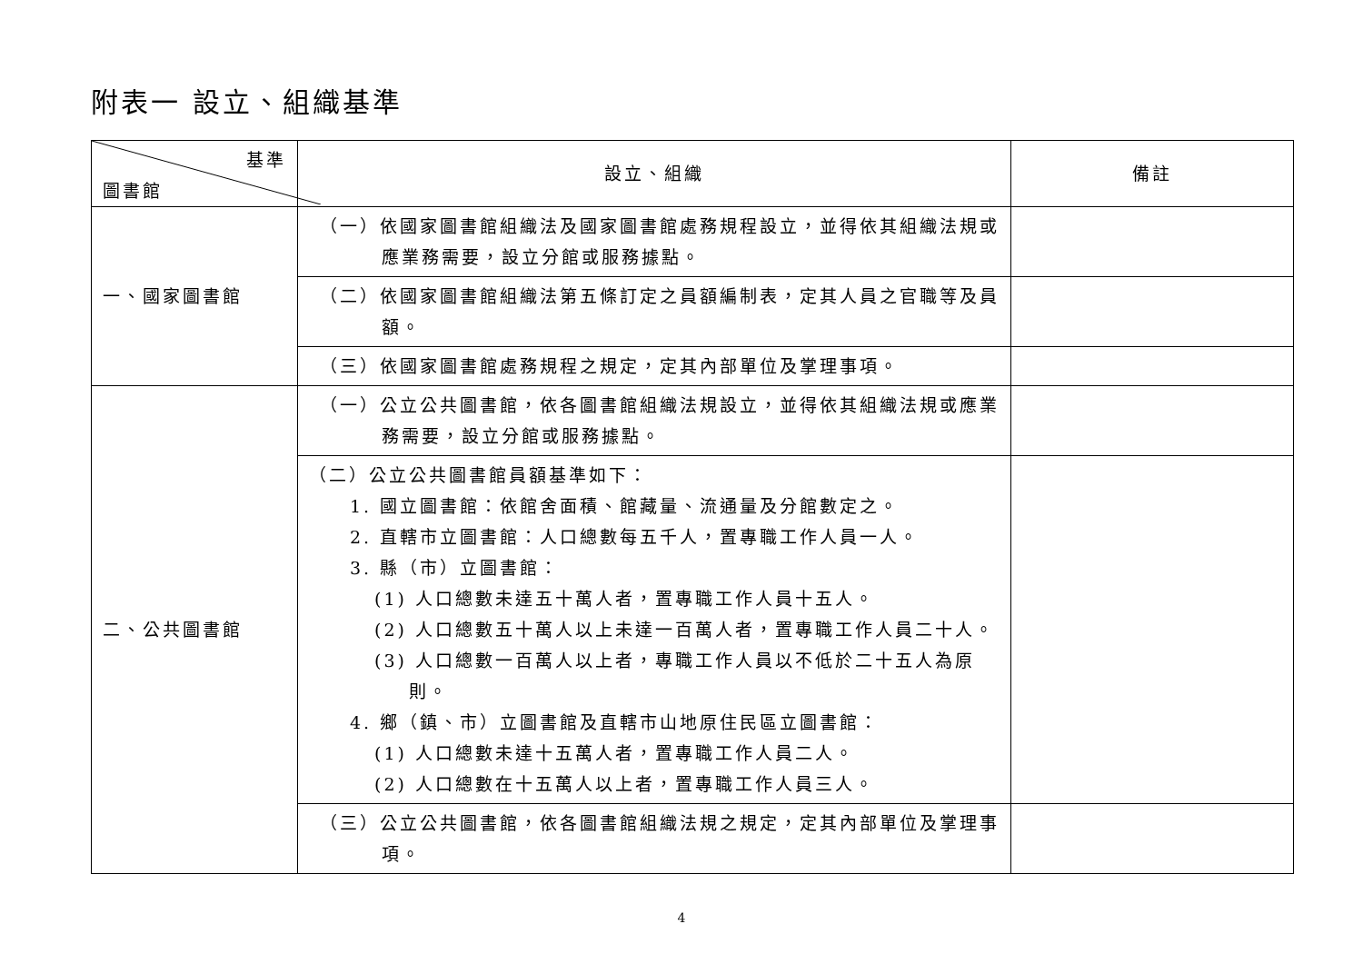附表一 設立、組織基準
| 基準 圖書館 | 設立、組織 | 備註 |
| --- | --- | --- |
| 一、國家圖書館 | （一）依國家圖書館組織法及國家圖書館處務規程設立，並得依其組織法規或應業務需要，設立分館或服務據點。 | |
| | （二）依國家圖書館組織法第五條訂定之員額編制表，定其人員之官職等及員額。 | |
| | （三）依國家圖書館處務規程之規定，定其內部單位及掌理事項。 | |
| 二、公共圖書館 | （一）公立公共圖書館，依各圖書館組織法規設立，並得依其組織法規或應業務需要，設立分館或服務據點。 | |
| | （二）公立公共圖書館員額基準如下： 1. 國立圖書館：依館舍面積、館藏量、流通量及分館數定之。 2. 直轄市立圖書館：人口總數每五千人，置專職工作人員一人。 3. 縣（市）立圖書館： (1) 人口總數未達五十萬人者，置專職工作人員十五人。 (2) 人口總數五十萬人以上未達一百萬人者，置專職工作人員二十人。 (3) 人口總數一百萬人以上者，專職工作人員以不低於二十五人為原則。 4. 鄉（鎮、市）立圖書館及直轄市山地原住民區立圖書館： (1) 人口總數未達十五萬人者，置專職工作人員二人。 (2) 人口總數在十五萬人以上者，置專職工作人員三人。 | |
| | （三）公立公共圖書館，依各圖書館組織法規之規定，定其內部單位及掌理事項。 | |
4